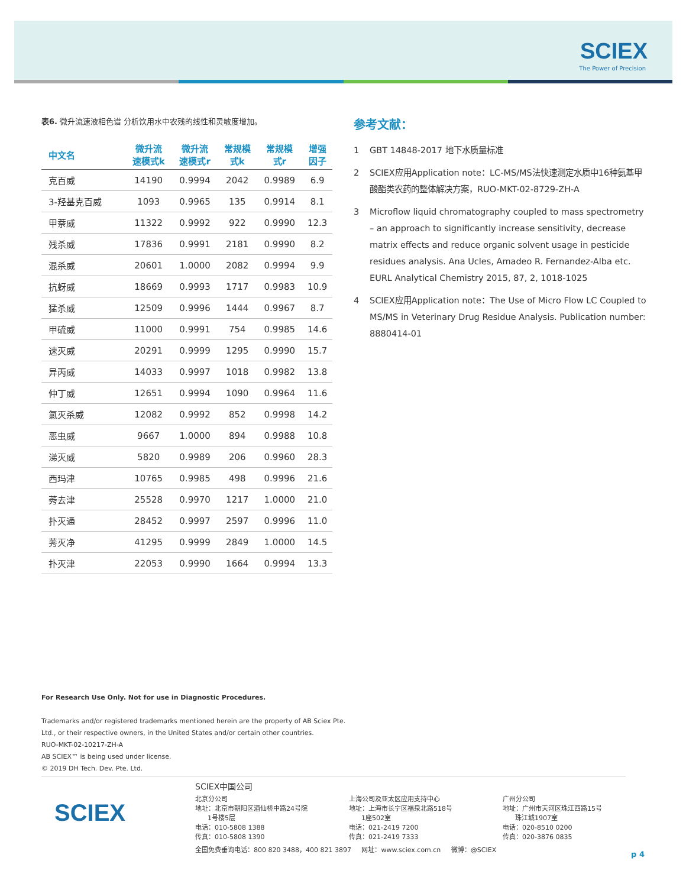SCIEX
The Power of Precision
表6. 微升流速液相色谱 分析饮用水中农残的线性和灵敏度增加。
| 中文名 | 微升流 速模式k | 微升流 速模式r | 常规模 式k | 常规模 式r | 增强 因子 |
| --- | --- | --- | --- | --- | --- |
| 克百威 | 14190 | 0.9994 | 2042 | 0.9989 | 6.9 |
| 3-羟基克百威 | 1093 | 0.9965 | 135 | 0.9914 | 8.1 |
| 甲萘威 | 11322 | 0.9992 | 922 | 0.9990 | 12.3 |
| 残杀威 | 17836 | 0.9991 | 2181 | 0.9990 | 8.2 |
| 混杀威 | 20601 | 1.0000 | 2082 | 0.9994 | 9.9 |
| 抗蚜威 | 18669 | 0.9993 | 1717 | 0.9983 | 10.9 |
| 猛杀威 | 12509 | 0.9996 | 1444 | 0.9967 | 8.7 |
| 甲硫威 | 11000 | 0.9991 | 754 | 0.9985 | 14.6 |
| 速灭威 | 20291 | 0.9999 | 1295 | 0.9990 | 15.7 |
| 异丙威 | 14033 | 0.9997 | 1018 | 0.9982 | 13.8 |
| 仲丁威 | 12651 | 0.9994 | 1090 | 0.9964 | 11.6 |
| 氯灭杀威 | 12082 | 0.9992 | 852 | 0.9998 | 14.2 |
| 恶虫威 | 9667 | 1.0000 | 894 | 0.9988 | 10.8 |
| 涕灭威 | 5820 | 0.9989 | 206 | 0.9960 | 28.3 |
| 西玛津 | 10765 | 0.9985 | 498 | 0.9996 | 21.6 |
| 莠去津 | 25528 | 0.9970 | 1217 | 1.0000 | 21.0 |
| 扑灭通 | 28452 | 0.9997 | 2597 | 0.9996 | 11.0 |
| 莠灭净 | 41295 | 0.9999 | 2849 | 1.0000 | 14.5 |
| 扑灭津 | 22053 | 0.9990 | 1664 | 0.9994 | 13.3 |
参考文献：
1 GBT 14848-2017 地下水质量标准
2 SCIEX应用Application note：LC-MS/MS法快速测定水质中16种氨基甲酸酯类农药的整体解决方案，RUO-MKT-02-8729-ZH-A
3 Microflow liquid chromatography coupled to mass spectrometry – an approach to significantly increase sensitivity, decrease matrix effects and reduce organic solvent usage in pesticide residues analysis. Ana Ucles, Amadeo R. Fernandez-Alba etc. EURL Analytical Chemistry 2015, 87, 2, 1018-1025
4 SCIEX应用Application note：The Use of Micro Flow LC Coupled to MS/MS in Veterinary Drug Residue Analysis. Publication number: 8880414-01
For Research Use Only. Not for use in Diagnostic Procedures.
Trademarks and/or registered trademarks mentioned herein are the property of AB Sciex Pte.
Ltd., or their respective owners, in the United States and/or certain other countries.
RUO-MKT-02-10217-ZH-A
AB SCIEX™ is being used under license.
© 2019 DH Tech. Dev. Pte. Ltd.
SCIEX
SCIEX中国公司
北京分公司
地址：北京市朝阳区酒仙桥中路24号院
1号楼5层
电话：010-5808 1388
传真：010-5808 1390
上海公司及亚太区应用支持中心
地址：上海市长宁区福泉北路518号
1座502室
电话：021-2419 7200
传真：021-2419 7333
广州分公司
地址：广州市天河区珠江西路15号
珠江城1907室
电话：020-8510 0200
传真：020-3876 0835
全国免费垂询电话：800 820 3488，400 821 3897 网址：www.sciex.com.cn 微博：@SCIEX
p 4